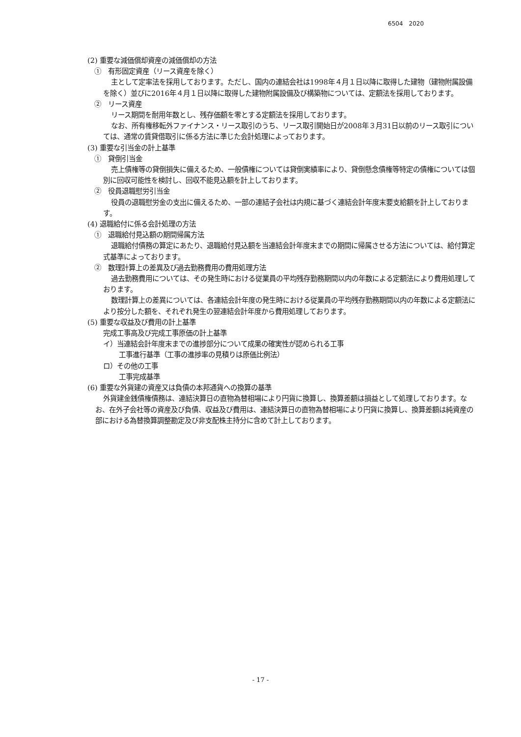6504　2020
(2) 重要な減価償却資産の減価償却の方法
①　有形固定資産（リース資産を除く）
主として定率法を採用しております。ただし、国内の連結会社は1998年４月１日以降に取得した建物（建物附属設備を除く）並びに2016年４月１日以降に取得した建物附属設備及び構築物については、定額法を採用しております。
②　リース資産
リース期間を耐用年数とし、残存価額を零とする定額法を採用しております。
なお、所有権移転外ファイナンス・リース取引のうち、リース取引開始日が2008年３月31日以前のリース取引については、通常の賃貸借取引に係る方法に準じた会計処理によっております。
(3) 重要な引当金の計上基準
①　貸倒引当金
売上債権等の貸倒損失に備えるため、一般債権については貸倒実績率により、貸倒懸念債権等特定の債権については個別に回収可能性を検討し、回収不能見込額を計上しております。
②　役員退職慰労引当金
役員の退職慰労金の支出に備えるため、一部の連結子会社は内規に基づく連結会計年度末要支給額を計上しております。
(4) 退職給付に係る会計処理の方法
①　退職給付見込額の期間帰属方法
退職給付債務の算定にあたり、退職給付見込額を当連結会計年度末までの期間に帰属させる方法については、給付算定式基準によっております。
②　数理計算上の差異及び過去勤務費用の費用処理方法
過去勤務費用については、その発生時における従業員の平均残存勤務期間以内の年数による定額法により費用処理しております。
数理計算上の差異については、各連結会計年度の発生時における従業員の平均残存勤務期間以内の年数による定額法により按分した額を、それぞれ発生の翌連結会計年度から費用処理しております。
(5) 重要な収益及び費用の計上基準
完成工事高及び完成工事原価の計上基準
イ）当連結会計年度末までの進捗部分について成果の確実性が認められる工事
工事進行基準（工事の進捗率の見積りは原価比例法）
ロ）その他の工事
工事完成基準
(6) 重要な外貨建の資産又は負債の本邦通貨への換算の基準
外貨建金銭債権債務は、連結決算日の直物為替相場により円貨に換算し、換算差額は損益として処理しております。なお、在外子会社等の資産及び負債、収益及び費用は、連結決算日の直物為替相場により円貨に換算し、換算差額は純資産の部における為替換算調整勘定及び非支配株主持分に含めて計上しております。
- 17 -